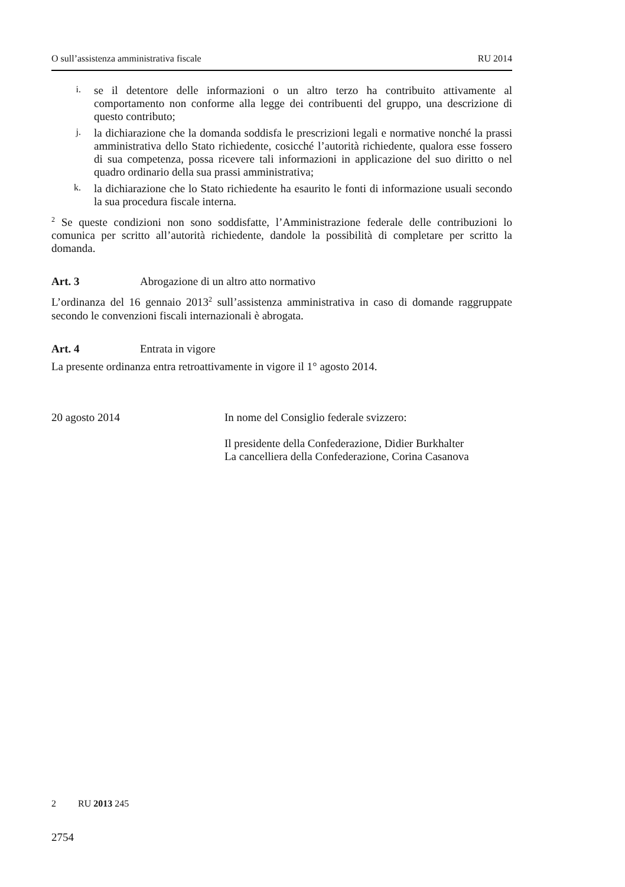O sull’assistenza amministrativa fiscale RU 2014
i.
se il detentore delle informazioni o un altro terzo ha contribuito attivamente al comportamento non conforme alla legge dei contribuenti del gruppo, una descrizione di questo contributo;
j.
la dichiarazione che la domanda soddisfa le prescrizioni legali e normative nonché la prassi amministrativa dello Stato richiedente, cosicché l’autorità richiedente, qualora esse fossero di sua competenza, possa ricevere tali informazioni in applicazione del suo diritto o nel quadro ordinario della sua prassi amministrativa;
k.
la dichiarazione che lo Stato richiedente ha esaurito le fonti di informazione usuali secondo la sua procedura fiscale interna.
<sup>2</sup> Se queste condizioni non sono soddisfatte, l’Amministrazione federale delle contribuzioni lo comunica per scritto all’autorità richiedente, dandole la possibilità di completare per scritto la domanda.
Art. 3 Abrogazione di un altro atto normativo
L’ordinanza del 16 gennaio 2013<sup>2</sup> sull’assistenza amministrativa in caso di domande raggruppate secondo le convenzioni fiscali internazionali è abrogata.
Art. 4 Entrata in vigore
La presente ordinanza entra retroattivamente in vigore il 1° agosto 2014.
20 agosto 2014 In nome del Consiglio federale svizzero:
Il presidente della Confederazione, Didier Burkhalter
La cancelliera della Confederazione, Corina Casanova
2 RU 2013 245
2754